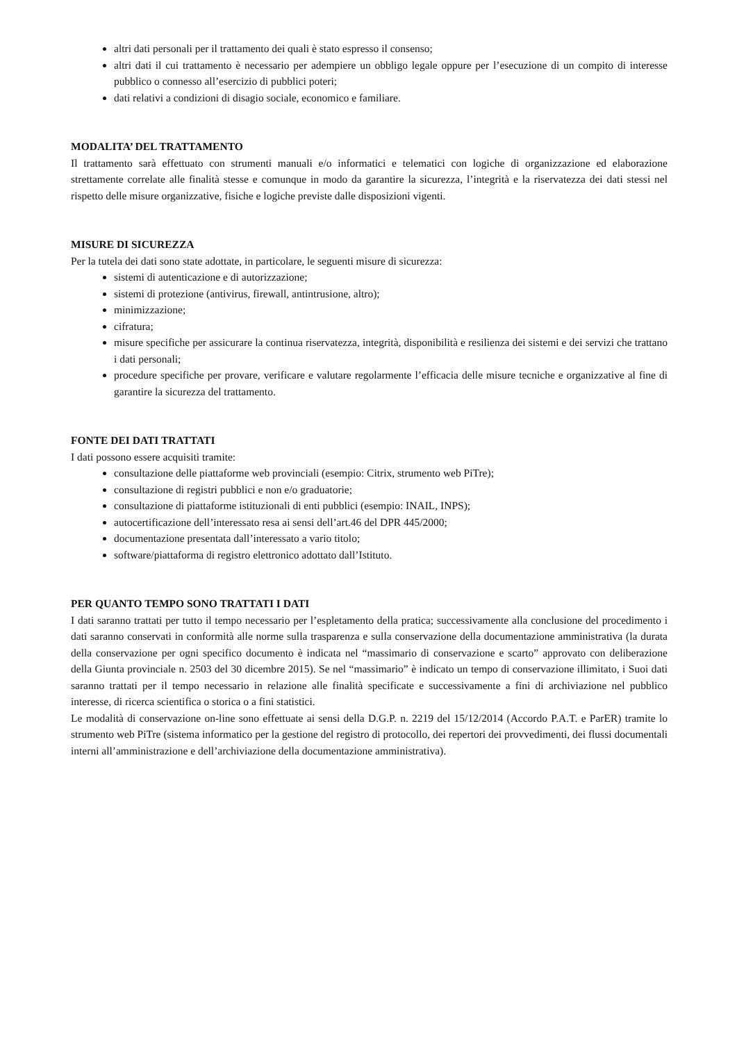altri dati personali per il trattamento dei quali è stato espresso il consenso;
altri dati il cui trattamento è necessario per adempiere un obbligo legale oppure per l’esecuzione di un compito di interesse pubblico o connesso all’esercizio di pubblici poteri;
dati relativi a condizioni di disagio sociale, economico e familiare.
MODALITA’ DEL TRATTAMENTO
Il trattamento sarà effettuato con strumenti manuali e/o informatici e telematici con logiche di organizzazione ed elaborazione strettamente correlate alle finalità stesse e comunque in modo da garantire la sicurezza, l’integrità e la riservatezza dei dati stessi nel rispetto delle misure organizzative, fisiche e logiche previste dalle disposizioni vigenti.
MISURE DI SICUREZZA
Per la tutela dei dati sono state adottate, in particolare, le seguenti misure di sicurezza:
sistemi di autenticazione e di autorizzazione;
sistemi di protezione (antivirus, firewall, antintrusione, altro);
minimizzazione;
cifratura;
misure specifiche per assicurare la continua riservatezza, integrità, disponibilità e resilienza dei sistemi e dei servizi che trattano i dati personali;
procedure specifiche per provare, verificare e valutare regolarmente l’efficacia delle misure tecniche e organizzative al fine di garantire la sicurezza del trattamento.
FONTE DEI DATI TRATTATI
I dati possono essere acquisiti tramite:
consultazione delle piattaforme web provinciali (esempio: Citrix, strumento web PiTre);
consultazione di registri pubblici e non e/o graduatorie;
consultazione di piattaforme istituzionali di enti pubblici (esempio: INAIL, INPS);
autocertificazione dell’interessato resa ai sensi dell’art.46 del DPR 445/2000;
documentazione presentata dall’interessato a vario titolo;
software/piattaforma di registro elettronico adottato dall’Istituto.
PER QUANTO TEMPO SONO TRATTATI I DATI
I dati saranno trattati per tutto il tempo necessario per l’espletamento della pratica; successivamente alla conclusione del procedimento i dati saranno conservati in conformità alle norme sulla trasparenza e sulla conservazione della documentazione amministrativa (la durata della conservazione per ogni specifico documento è indicata nel “massimario di conservazione e scarto” approvato con deliberazione della Giunta provinciale n. 2503 del 30 dicembre 2015). Se nel “massimario” è indicato un tempo di conservazione illimitato, i Suoi dati saranno trattati per il tempo necessario in relazione alle finalità specificate e successivamente a fini di archiviazione nel pubblico interesse, di ricerca scientifica o storica o a fini statistici.
Le modalità di conservazione on-line sono effettuate ai sensi della D.G.P. n. 2219 del 15/12/2014 (Accordo P.A.T. e ParER) tramite lo strumento web PiTre (sistema informatico per la gestione del registro di protocollo, dei repertori dei provvedimenti, dei flussi documentali interni all’amministrazione e dell’archiviazione della documentazione amministrativa).